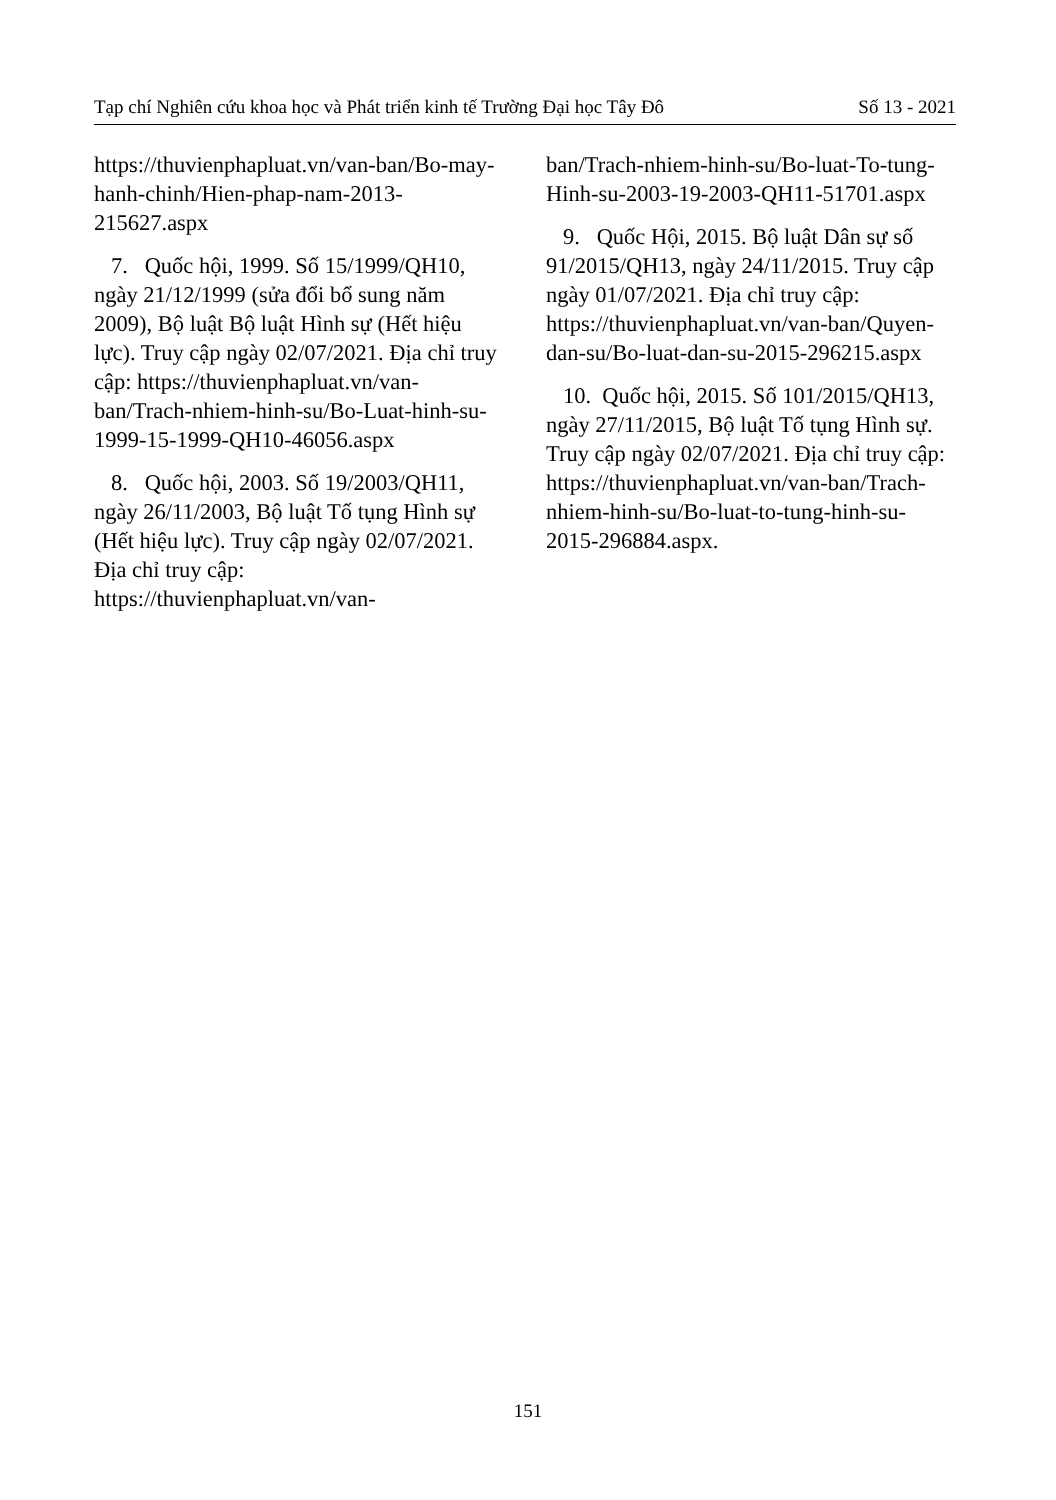Tạp chí Nghiên cứu khoa học và Phát triển kinh tế Trường Đại học Tây Đô Số 13 - 2021
https://thuvienphapluat.vn/van-ban/Bo-may-hanh-chinh/Hien-phap-nam-2013-215627.aspx
7. Quốc hội, 1999. Số 15/1999/QH10, ngày 21/12/1999 (sửa đổi bổ sung năm 2009), Bộ luật Bộ luật Hình sự (Hết hiệu lực). Truy cập ngày 02/07/2021. Địa chỉ truy cập: https://thuvienphapluat.vn/van-ban/Trach-nhiem-hinh-su/Bo-Luat-hinh-su-1999-15-1999-QH10-46056.aspx
8. Quốc hội, 2003. Số 19/2003/QH11, ngày 26/11/2003, Bộ luật Tố tụng Hình sự (Hết hiệu lực). Truy cập ngày 02/07/2021. Địa chỉ truy cập: https://thuvienphapluat.vn/van-
ban/Trach-nhiem-hinh-su/Bo-luat-To-tung-Hinh-su-2003-19-2003-QH11-51701.aspx
9. Quốc Hội, 2015. Bộ luật Dân sự số 91/2015/QH13, ngày 24/11/2015. Truy cập ngày 01/07/2021. Địa chỉ truy cập: https://thuvienphapluat.vn/van-ban/Quyen-dan-su/Bo-luat-dan-su-2015-296215.aspx
10. Quốc hội, 2015. Số 101/2015/QH13, ngày 27/11/2015, Bộ luật Tố tụng Hình sự. Truy cập ngày 02/07/2021. Địa chỉ truy cập: https://thuvienphapluat.vn/van-ban/Trach-nhiem-hinh-su/Bo-luat-to-tung-hinh-su-2015-296884.aspx.
151